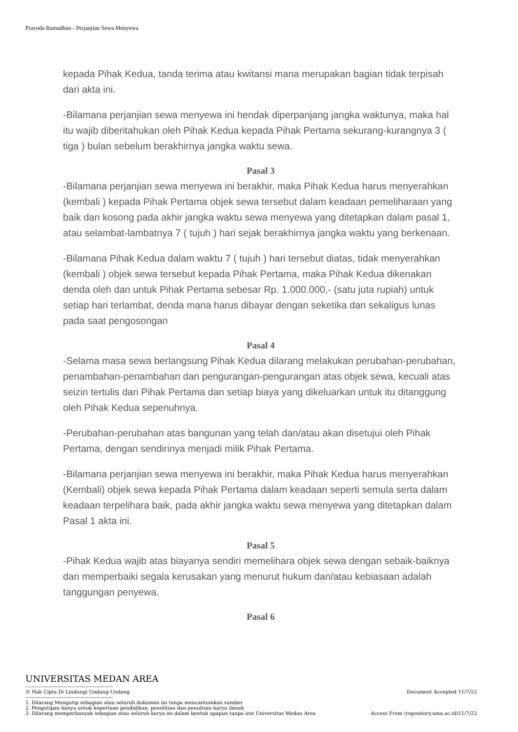Prayuda Ramadhan - Perjanjian Sewa Menyewa
kepada Pihak Kedua, tanda terima atau kwitansi mana merupakan bagian tidak terpisah dari akta ini.
-Bilamana perjanjian sewa menyewa ini hendak diperpanjang jangka waktunya, maka hal itu wajib diberitahukan oleh Pihak Kedua kepada Pihak Pertama sekurang-kurangnya 3 ( tiga ) bulan sebelum berakhirnya jangka waktu sewa.
Pasal 3
-Bilamana perjanjian sewa menyewa ini berakhir, maka Pihak Kedua harus menyerahkan (kembali ) kepada Pihak Pertama objek sewa tersebut dalam keadaan pemeliharaan yang baik dan kosong pada akhir jangka waktu sewa menyewa yang ditetapkan dalam pasal 1, atau selambat-lambatnya 7 ( tujuh ) hari sejak berakhirnya jangka waktu yang berkenaan.
-Bilamana Pihak Kedua dalam waktu 7 ( tujuh ) hari tersebut diatas, tidak menyerahkan (kembali ) objek sewa tersebut kepada Pihak Pertama, maka Pihak Kedua dikenakan denda oleh dan untuk Pihak Pertama sebesar Rp. 1.000.000,- (satu juta rupiah) untuk setiap hari terlambat, denda mana harus dibayar dengan seketika dan sekaligus lunas pada saat pengosongan
Pasal 4
-Selama masa sewa berlangsung Pihak Kedua dilarang melakukan perubahan-perubahan, penambahan-penambahan dan pengurangan-pengurangan atas objek sewa, kecuali atas seizin tertulis dari Pihak Pertama dan setiap biaya yang dikeluarkan untuk itu ditanggung oleh Pihak Kedua sepenuhnya.
-Perubahan-perubahan atas bangunan yang telah dan/atau akan disetujui oleh Pihak Pertama, dengan sendirinya menjadi milik Pihak Pertama.
-Bilamana perjanjian sewa menyewa ini berakhir, maka Pihak Kedua harus menyerahkan (Kembali) objek sewa kepada Pihak Pertama dalam keadaan seperti semula serta dalam keadaan terpelihara baik, pada akhir jangka waktu sewa menyewa yang ditetapkan dalam Pasal 1 akta ini.
Pasal 5
-Pihak Kedua wajib atas biayanya sendiri memelihara objek sewa dengan sebaik-baiknya dan memperbaiki segala kerusakan yang menurut hukum dan/atau kebiasaan adalah tanggungan penyewa.
Pasal 6
UNIVERSITAS MEDAN AREA
-----------------------------------------------------
© Hak Cipta Di Lindungi Undang-Undang Document Accepted 11/7/22
-----------------------------------------------------
1. Dilarang Mengutip sebagian atau seluruh dokumen ini tanpa mencantumkan sumber
2. Pengutipan hanya untuk keperluan pendidikan, penelitian dan penulisan karya ilmiah
3. Dilarang memperbanyak sebagian atau seluruh karya ini dalam bentuk apapun tanpa izin Universitas Medan Area Access From (repository.uma.ac.id)11/7/22